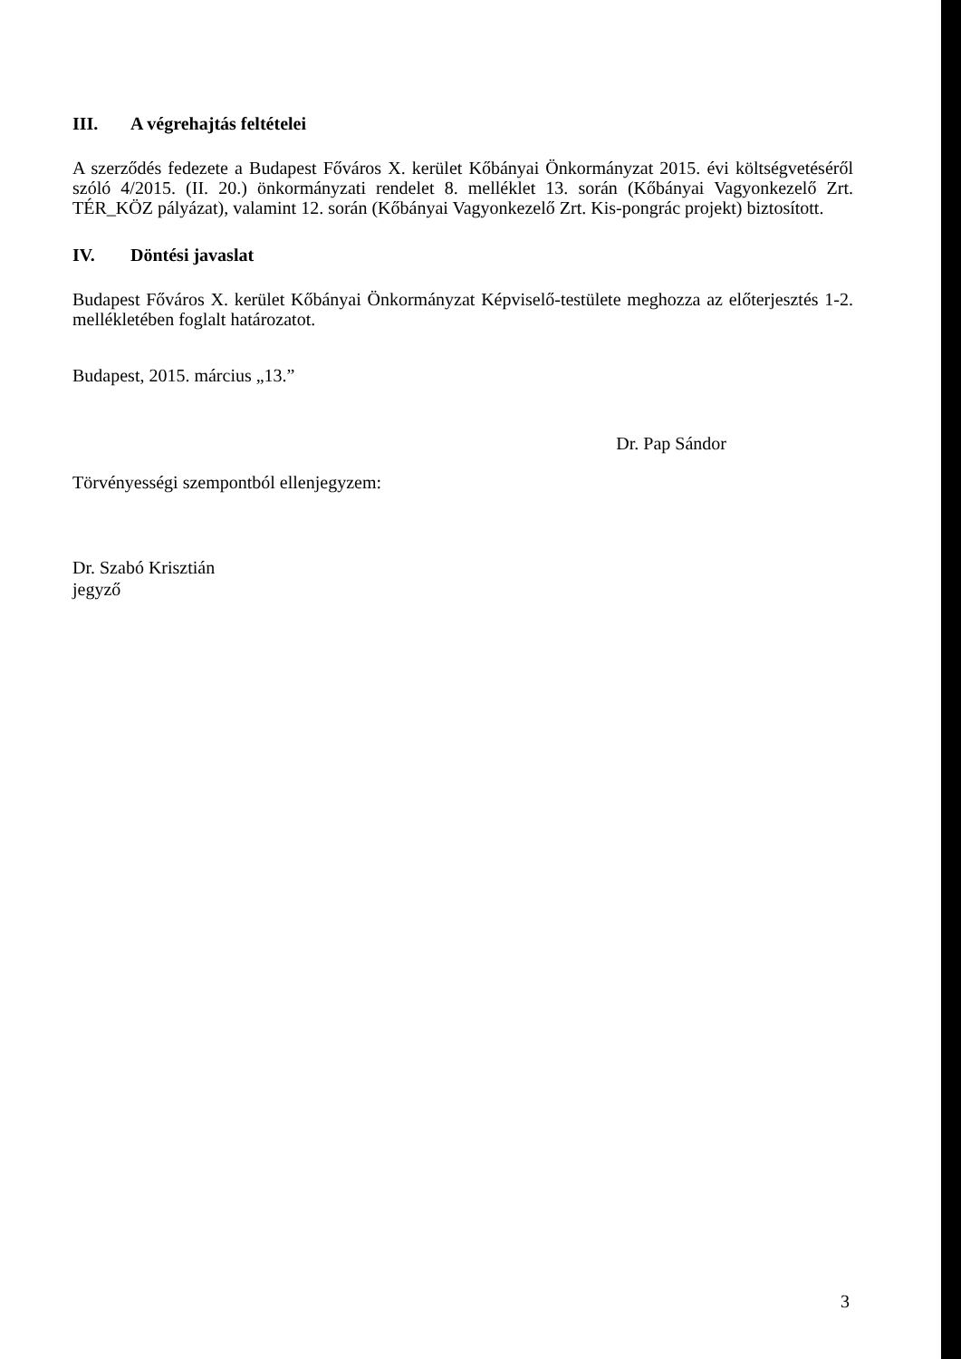III. A végrehajtás feltételei
A szerződés fedezete a Budapest Főváros X. kerület Kőbányai Önkormányzat 2015. évi költségvetéséről szóló 4/2015. (II. 20.) önkormányzati rendelet 8. melléklet 13. során (Kőbányai Vagyonkezelő Zrt. TÉR_KÖZ pályázat), valamint 12. során (Kőbányai Vagyonkezelő Zrt. Kis-pongrác projekt) biztosított.
IV. Döntési javaslat
Budapest Főváros X. kerület Kőbányai Önkormányzat Képviselő-testülete meghozza az előterjesztés 1-2. mellékletében foglalt határozatot.
Budapest, 2015. március „13.”
Dr. Pap Sándor
Törvényességi szempontból ellenjegyzem:
Dr. Szabó Krisztián
jegyző
3